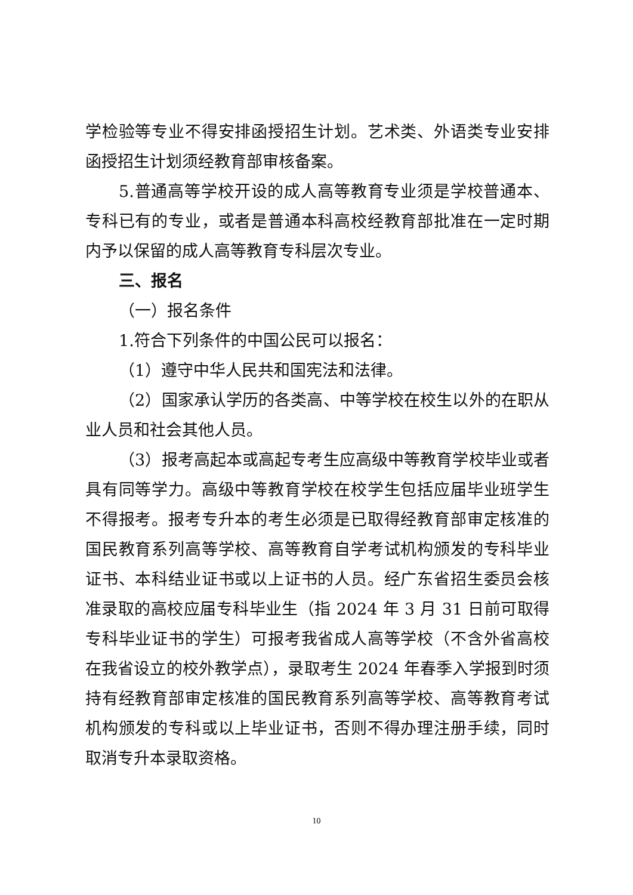学检验等专业不得安排函授招生计划。艺术类、外语类专业安排函授招生计划须经教育部审核备案。
5.普通高等学校开设的成人高等教育专业须是学校普通本、专科已有的专业，或者是普通本科高校经教育部批准在一定时期内予以保留的成人高等教育专科层次专业。
三、报名
（一）报名条件
1.符合下列条件的中国公民可以报名：
（1）遵守中华人民共和国宪法和法律。
（2）国家承认学历的各类高、中等学校在校生以外的在职从业人员和社会其他人员。
（3）报考高起本或高起专考生应高级中等教育学校毕业或者具有同等学力。高级中等教育学校在校学生包括应届毕业班学生不得报考。报考专升本的考生必须是已取得经教育部审定核准的国民教育系列高等学校、高等教育自学考试机构颁发的专科毕业证书、本科结业证书或以上证书的人员。经广东省招生委员会核准录取的高校应届专科毕业生（指 2024 年 3 月 31 日前可取得专科毕业证书的学生）可报考我省成人高等学校（不含外省高校在我省设立的校外教学点），录取考生 2024 年春季入学报到时须持有经教育部审定核准的国民教育系列高等学校、高等教育考试机构颁发的专科或以上毕业证书，否则不得办理注册手续，同时取消专升本录取资格。
10